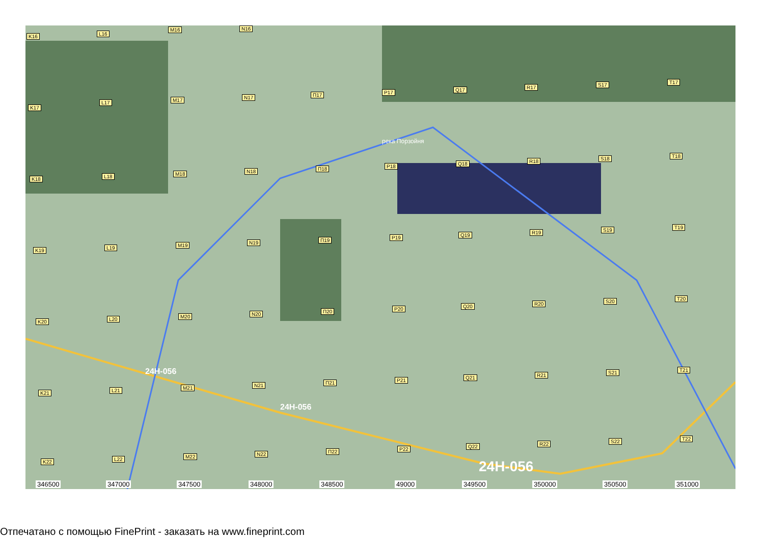K16 L16
M16 N16
K17
L17 M17 N17 П17 P17 Q17 R17 S17 T17
K18 L18 M18 N18 П18 P18 Q18 R18 S18 T18
K19 L19 M19 N19 П19 P19 Q19 R19 S19 T19
K20 L20 M20 N20 П20 P20 Q20 R20 S20 T20
K21 L21 M21 N21 П21 P21 Q21 R21 S21 T21
K22 L22 M22 N22 П22 P22 Q22 R22 S22 T22
24Н-056
24Н-056
24Н-056
река Порзойня
346500 347000 347500 348000 348500 49000 349500 350000 350500 351000
Отпечатано с помощью FinePrint - заказать на www.fineprint.com